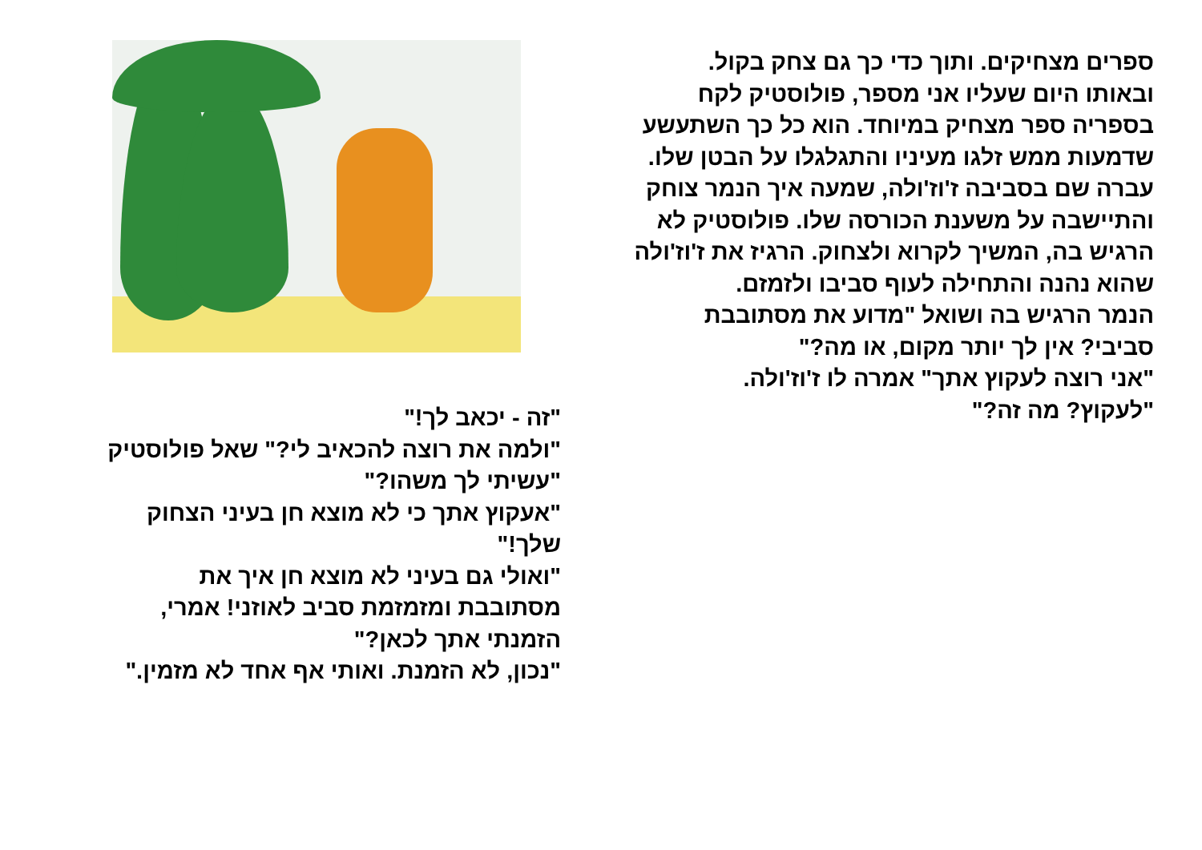ספרים מצחיקים. ותוך כדי כך גם צחק בקול.
ובאותו היום שעליו אני מספר, פולוסטיק לקח בספריה ספר מצחיק במיוחד. הוא כל כך השתעשע שדמעות ממש זלגו מעיניו והתגלגלו על הבטן שלו.
עברה שם בסביבה ז'וז'ולה, שמעה איך הנמר צוחק והתיישבה על משענת הכורסה שלו. פולוסטיק לא הרגיש בה, המשיך לקרוא ולצחוק. הרגיז את ז'וז'ולה שהוא נהנה והתחילה לעוף סביבו ולזמזם.
הנמר הרגיש בה ושואל "מדוע את מסתובבת סביבי? אין לך יותר מקום, או מה?"
"אני רוצה לעקוץ אתך" אמרה לו ז'וז'ולה.
"לעקוץ? מה זה?"
"זה - יכאב לך!"
"ולמה את רוצה להכאיב לי?" שאל פולוסטיק "עשיתי לך משהו?"
"אעקוץ אתך כי לא מוצא חן בעיני הצחוק שלך!"
"ואולי גם בעיני לא מוצא חן איך את מסתובבת ומזמזמת סביב לאוזני! אמרי, הזמנתי אתך לכאן?"
"נכון, לא הזמנת. ואותי אף אחד לא מזמין."